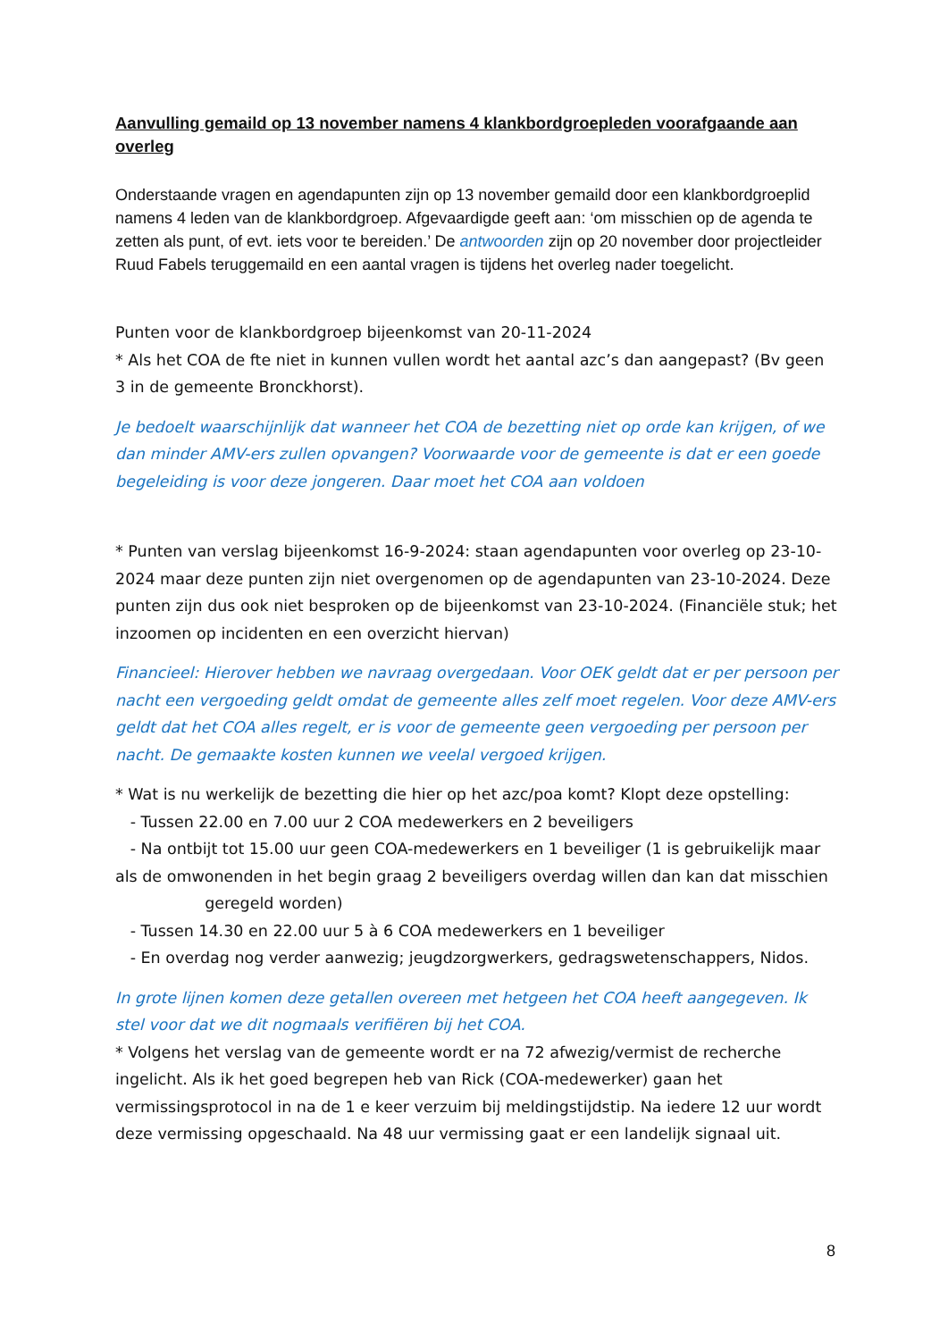Aanvulling gemaild op 13 november namens 4 klankbordgroepleden voorafgaande aan overleg
Onderstaande vragen en agendapunten zijn op 13 november gemaild door een klankbordgroeplid namens 4 leden van de klankbordgroep. Afgevaardigde geeft aan: ‘om misschien op de agenda te zetten als punt, of evt. iets voor te bereiden.’ De antwoorden zijn op 20 november door projectleider Ruud Fabels teruggemaild en een aantal vragen is tijdens het overleg nader toegelicht.
Punten voor de klankbordgroep bijeenkomst van 20-11-2024
* Als het COA de fte niet in kunnen vullen wordt het aantal azc’s dan aangepast? (Bv geen 3 in de gemeente Bronckhorst).
Je bedoelt waarschijnlijk dat wanneer het COA de bezetting niet op orde kan krijgen, of we dan minder AMV-ers zullen opvangen? Voorwaarde voor de gemeente is dat er een goede begeleiding is voor deze jongeren. Daar moet het COA aan voldoen
* Punten van verslag bijeenkomst 16-9-2024: staan agendapunten voor overleg op 23-10-2024 maar deze punten zijn niet overgenomen op de agendapunten van 23-10-2024. Deze punten zijn dus ook niet besproken op de bijeenkomst van 23-10-2024. (Financiële stuk; het inzoomen op incidenten en een overzicht hiervan)
Financieel: Hierover hebben we navraag overgedaan. Voor OEK geldt dat er per persoon per nacht een vergoeding geldt omdat de gemeente alles zelf moet regelen. Voor deze AMV-ers geldt dat het COA alles regelt, er is voor de gemeente geen vergoeding per persoon per nacht. De gemaakte kosten kunnen we veelal vergoed krijgen.
* Wat is nu werkelijk de bezetting die hier op het azc/poa komt? Klopt deze opstelling:
- Tussen 22.00 en 7.00 uur 2 COA medewerkers en 2 beveiligers
- Na ontbijt tot 15.00 uur geen COA-medewerkers en 1 beveiliger (1 is gebruikelijk maar als de omwonenden in het begin graag 2 beveiligers overdag willen dan kan dat misschien geregeld worden)
- Tussen 14.30 en 22.00 uur 5 à 6 COA medewerkers en 1 beveiliger
- En overdag nog verder aanwezig; jeugdzorgwerkers, gedragswetenschappers, Nidos.
In grote lijnen komen deze getallen overeen met hetgeen het COA heeft aangegeven. Ik stel voor dat we dit nogmaals verifiëren bij het COA.
* Volgens het verslag van de gemeente wordt er na 72 afwezig/vermist de recherche ingelicht. Als ik het goed begrepen heb van Rick (COA-medewerker) gaan het vermissingsprotocol in na de 1 e keer verzuim bij meldingstijdstip. Na iedere 12 uur wordt deze vermissing opgeschaald. Na 48 uur vermissing gaat er een landelijk signaal uit.
8